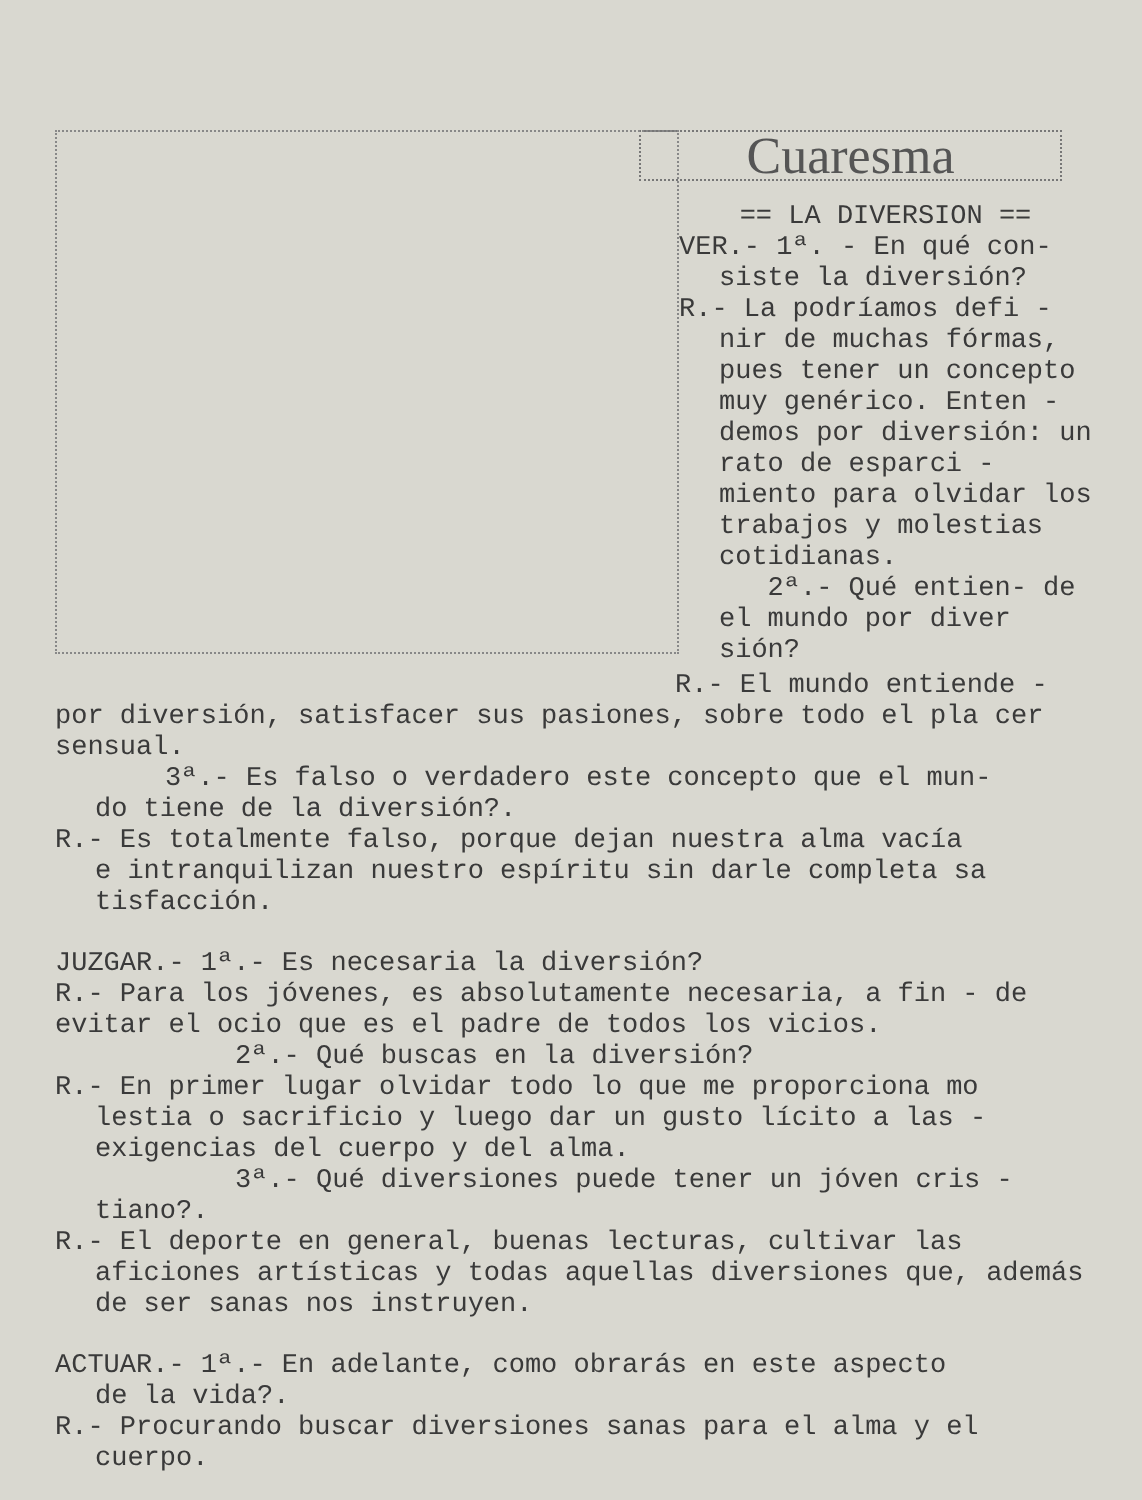Cuaresma
== LA DIVERSION ==
VER.- 1ª. - En qué con-
siste la diversión?
R.- La podríamos defi -
nir de muchas fórmas, pues tener un concepto muy genérico. Enten - demos por diversión: un rato de esparci - miento para olvidar los trabajos y molestias cotidianas.
2ª.- Qué entien- de el mundo por diver sión?
R.- El mundo entiende -
por diversión, satisfacer sus pasiones, sobre todo el pla cer sensual.
3ª.- Es falso o verdadero este concepto que el mun-
do tiene de la diversión?.
R.- Es totalmente falso, porque dejan nuestra alma vacía
e intranquilizan nuestro espíritu sin darle completa sa tisfacción.
JUZGAR.- 1ª.- Es necesaria la diversión?
R.- Para los jóvenes, es absolutamente necesaria, a fin - de evitar el ocio que es el padre de todos los vicios.
2ª.- Qué buscas en la diversión?
R.- En primer lugar olvidar todo lo que me proporciona mo
lestia o sacrificio y luego dar un gusto lícito a las - exigencias del cuerpo y del alma.
3ª.- Qué diversiones puede tener un jóven cris -
tiano?.
R.- El deporte en general, buenas lecturas, cultivar las
aficiones artísticas y todas aquellas diversiones que, además de ser sanas nos instruyen.
ACTUAR.- 1ª.- En adelante, como obrarás en este aspecto
de la vida?.
R.- Procurando buscar diversiones sanas para el alma y el
cuerpo.